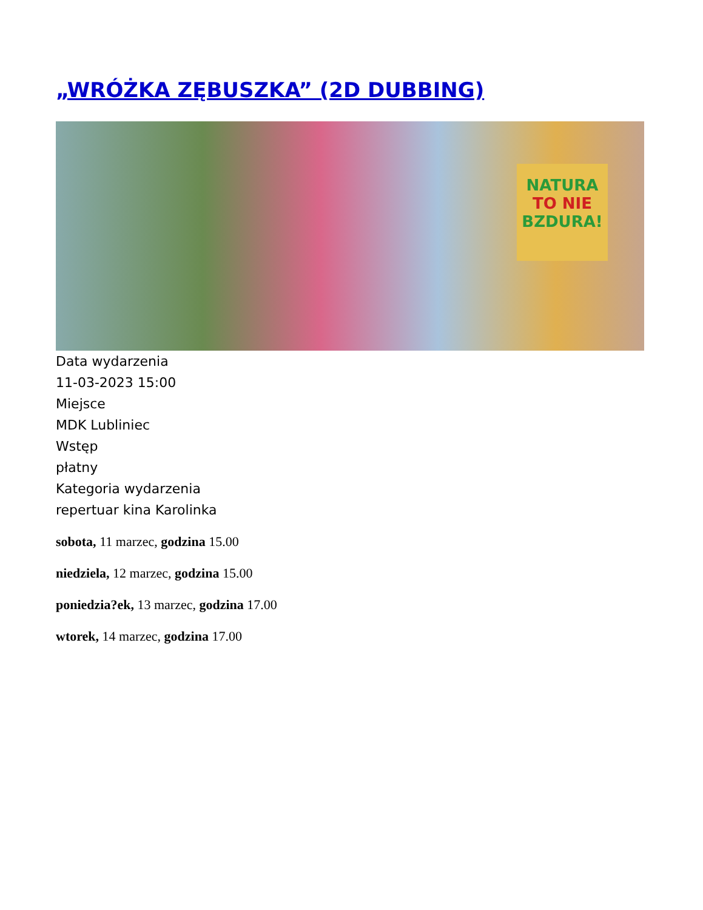„WRÓŻKA ZĘBUSZKA” (2D DUBBING)
NATURA
TO NIE
BZDURA!
Data wydarzenia
11-03-2023 15:00
Miejsce
MDK Lubliniec
Wstęp
płatny
Kategoria wydarzenia
repertuar kina Karolinka
sobota, 11 marzec, godzina 15.00
niedziela, 12 marzec, godzina 15.00
poniedzia?ek, 13 marzec, godzina 17.00
wtorek, 14 marzec, godzina 17.00